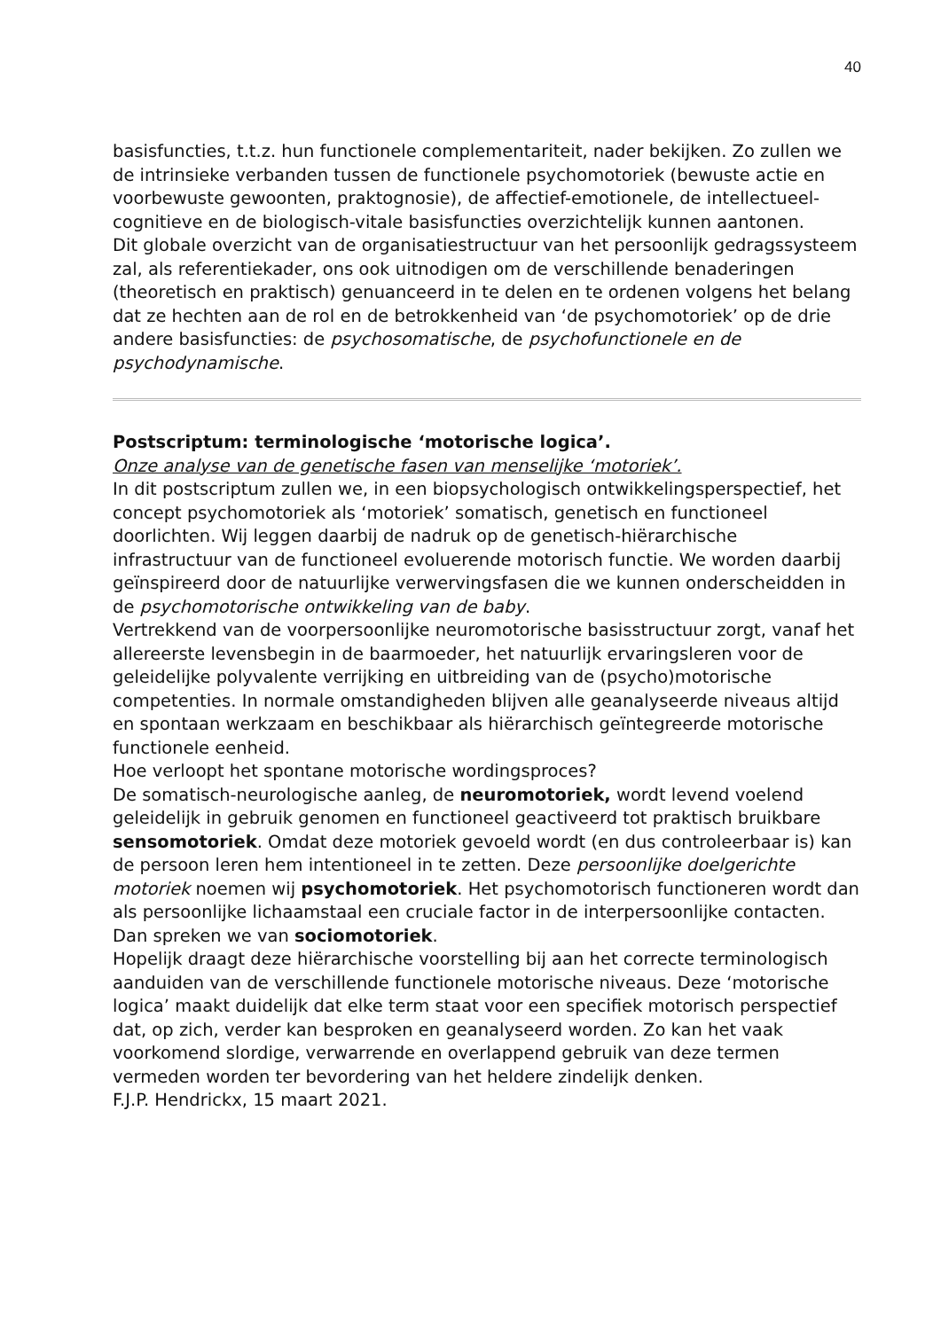40
basisfuncties, t.t.z. hun functionele complementariteit, nader bekijken. Zo zullen we de intrinsieke verbanden tussen de functionele psychomotoriek (bewuste actie en voorbewuste gewoonten, praktognosie), de affectief-emotionele, de intellectueel-cognitieve en de biologisch-vitale basisfuncties overzichtelijk kunnen aantonen.
Dit globale overzicht van de organisatiestructuur van het persoonlijk gedragssysteem zal, als referentiekader, ons ook uitnodigen om de verschillende benaderingen (theoretisch en praktisch) genuanceerd in te delen en te ordenen volgens het belang dat ze hechten aan de rol en de betrokkenheid van ‘de psychomotoriek’ op de drie andere basisfuncties: de psychosomatische, de psychofunctionele en de psychodynamische.
Postscriptum: terminologische ‘motorische logica’.
Onze analyse van de genetische fasen van menselijke ‘motoriek’.
In dit postscriptum zullen we, in een biopsychologisch ontwikkelingsperspectief, het concept psychomotoriek als ‘motoriek’ somatisch, genetisch en functioneel doorlichten. Wij leggen daarbij de nadruk op de genetisch-hiërarchische infrastructuur van de functioneel evoluerende motorisch functie. We worden daarbij geïnspireerd door de natuurlijke verwervingsfasen die we kunnen onderscheidden in de psychomotorische ontwikkeling van de baby.
Vertrekkend van de voorpersoonlijke neuromotorische basisstructuur zorgt, vanaf het allereerste levensbegin in de baarmoeder, het natuurlijk ervaringsleren voor de geleidelijke polyvalente verrijking en uitbreiding van de (psycho)motorische competenties. In normale omstandigheden blijven alle geanalyseerde niveaus altijd en spontaan werkzaam en beschikbaar als hiërarchisch geïntegreerde motorische functionele eenheid.
Hoe verloopt het spontane motorische wordingsproces?
De somatisch-neurologische aanleg, de neuromotoriek, wordt levend voelend geleidelijk in gebruik genomen en functioneel geactiveerd tot praktisch bruikbare sensomotoriek. Omdat deze motoriek gevoeld wordt (en dus controleerbaar is) kan de persoon leren hem intentioneel in te zetten. Deze persoonlijke doelgerichte motoriek noemen wij psychomotoriek. Het psychomotorisch functioneren wordt dan als persoonlijke lichaamstaal een cruciale factor in de interpersoonlijke contacten. Dan spreken we van sociomotoriek.
Hopelijk draagt deze hiërarchische voorstelling bij aan het correcte terminologisch aanduiden van de verschillende functionele motorische niveaus. Deze ‘motorische logica’ maakt duidelijk dat elke term staat voor een specifiek motorisch perspectief dat, op zich, verder kan besproken en geanalyseerd worden. Zo kan het vaak voorkomend slordige, verwarrende en overlappend gebruik van deze termen vermeden worden ter bevordering van het heldere zindelijk denken.
F.J.P. Hendrickx, 15 maart 2021.